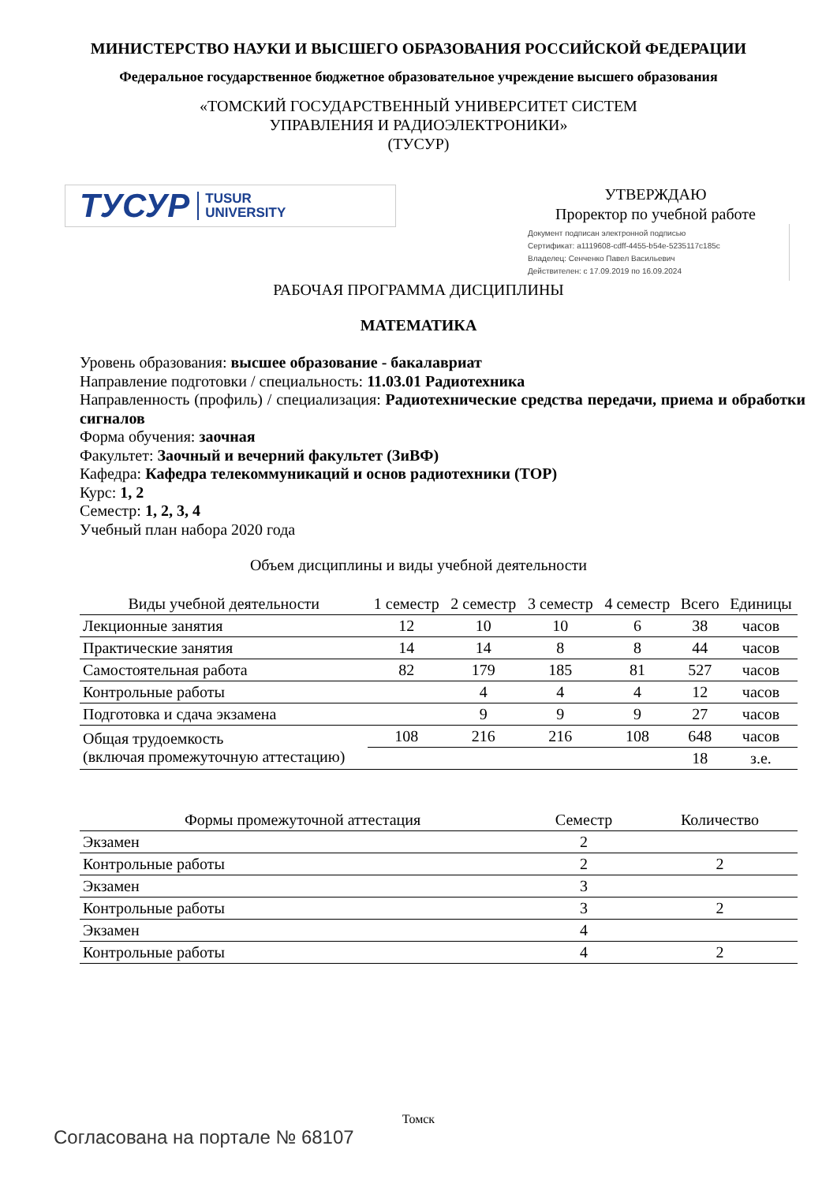МИНИСТЕРСТВО НАУКИ И ВЫСШЕГО ОБРАЗОВАНИЯ РОССИЙСКОЙ ФЕДЕРАЦИИ
Федеральное государственное бюджетное образовательное учреждение высшего образования
«ТОМСКИЙ ГОСУДАРСТВЕННЫЙ УНИВЕРСИТЕТ СИСТЕМ
УПРАВЛЕНИЯ И РАДИОЭЛЕКТРОНИКИ»
(ТУСУР)
ТУСУР TUSUR
UNIVERSITY
УТВЕРЖДАЮ
Проректор по учебной работе
Документ подписан электронной подписью
Сертификат: a1119608-cdff-4455-b54e-5235117c185c
Владелец: Сенченко Павел Васильевич
Действителен: с 17.09.2019 по 16.09.2024
РАБОЧАЯ ПРОГРАММА ДИСЦИПЛИНЫ
МАТЕМАТИКА
Уровень образования: высшее образование - бакалавриат
Направление подготовки / специальность: 11.03.01 Радиотехника
Направленность (профиль) / специализация: Радиотехнические средства передачи, приема и обработки сигналов
Форма обучения: заочная
Факультет: Заочный и вечерний факультет (ЗиВФ)
Кафедра: Кафедра телекоммуникаций и основ радиотехники (ТОР)
Курс: 1, 2
Семестр: 1, 2, 3, 4
Учебный план набора 2020 года
Объем дисциплины и виды учебной деятельности
| Виды учебной деятельности | 1 семестр | 2 семестр | 3 семестр | 4 семестр | Всего | Единицы |
| --- | --- | --- | --- | --- | --- | --- |
| Лекционные занятия | 12 | 10 | 10 | 6 | 38 | часов |
| Практические занятия | 14 | 14 | 8 | 8 | 44 | часов |
| Самостоятельная работа | 82 | 179 | 185 | 81 | 527 | часов |
| Контрольные работы | | 4 | 4 | 4 | 12 | часов |
| Подготовка и сдача экзамена | | 9 | 9 | 9 | 27 | часов |
| Общая трудоемкость (включая промежуточную аттестацию) | 108 | 216 | 216 | 108 | 648 | часов |
| | | | | | 18 | з.е. |
| Формы промежуточной аттестация | Семестр | Количество |
| --- | --- | --- |
| Экзамен | 2 | |
| Контрольные работы | 2 | 2 |
| Экзамен | 3 | |
| Контрольные работы | 3 | 2 |
| Экзамен | 4 | |
| Контрольные работы | 4 | 2 |
Томск
Согласована на портале № 68107